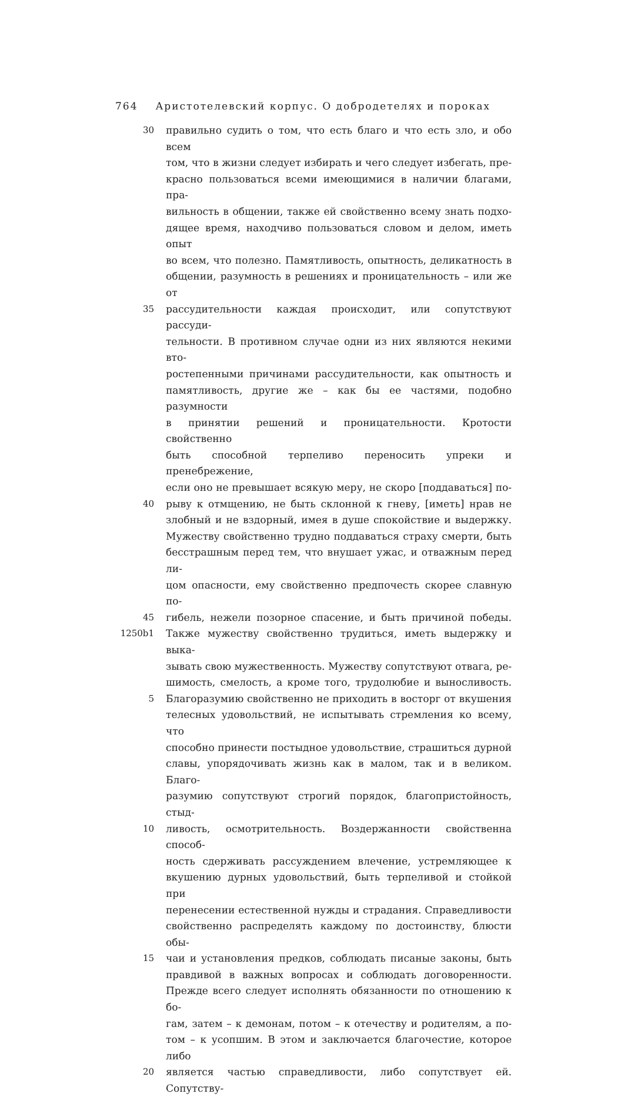764 Аристотелевский корпус. О добродетелях и пороках
30 правильно судить о том, что есть благо и что есть зло, и обо всем
том, что в жизни следует избирать и чего следует избегать, пре-
красно пользоваться всеми имеющимися в наличии благами, пра-
вильность в общении, также ей свойственно всему знать подхо-
дящее время, находчиво пользоваться словом и делом, иметь опыт
во всем, что полезно. Памятливость, опытность, деликатность в
общении, разумность в решениях и проницательность – или же от
35 рассудительности каждая происходит, или сопутствуют рассуди-
тельности. В противном случае одни из них являются некими вто-
ростепенными причинами рассудительности, как опытность и
памятливость, другие же – как бы ее частями, подобно разумности
в принятии решений и проницательности. Кротости свойственно
быть способной терпеливо переносить упреки и пренебрежение,
если оно не превышает всякую меру, не скоро [поддаваться] по-
40 рыву к отмщению, не быть склонной к гневу, [иметь] нрав не
злобный и не вздорный, имея в душе спокойствие и выдержку.
Мужеству свойственно трудно поддаваться страху смерти, быть
бесстрашным перед тем, что внушает ужас, и отважным перед ли-
цом опасности, ему свойственно предпочесть скорее славную по-
45 гибель, нежели позорное спасение, и быть причиной победы.
1250b1 Также мужеству свойственно трудиться, иметь выдержку и выка-
зывать свою мужественность. Мужеству сопутствуют отвага, ре-
шимость, смелость, а кроме того, трудолюбие и выносливость.
5 Благоразумию свойственно не приходить в восторг от вкушения
телесных удовольствий, не испытывать стремления ко всему, что
способно принести постыдное удовольствие, страшиться дурной
славы, упорядочивать жизнь как в малом, так и в великом. Благо-
разумию сопутствуют строгий порядок, благопристойность, стыд-
10 ливость, осмотрительность. Воздержанности свойственна способ-
ность сдерживать рассуждением влечение, устремляющее к
вкушению дурных удовольствий, быть терпеливой и стойкой при
перенесении естественной нужды и страдания. Справедливости
свойственно распределять каждому по достоинству, блюсти обы-
15 чаи и установления предков, соблюдать писаные законы, быть
правдивой в важных вопросах и соблюдать договоренности.
Прежде всего следует исполнять обязанности по отношению к бо-
гам, затем – к демонам, потом – к отечеству и родителям, а по-
том – к усопшим. В этом и заключается благочестие, которое либо
20 является частью справедливости, либо сопутствует ей. Сопутству-